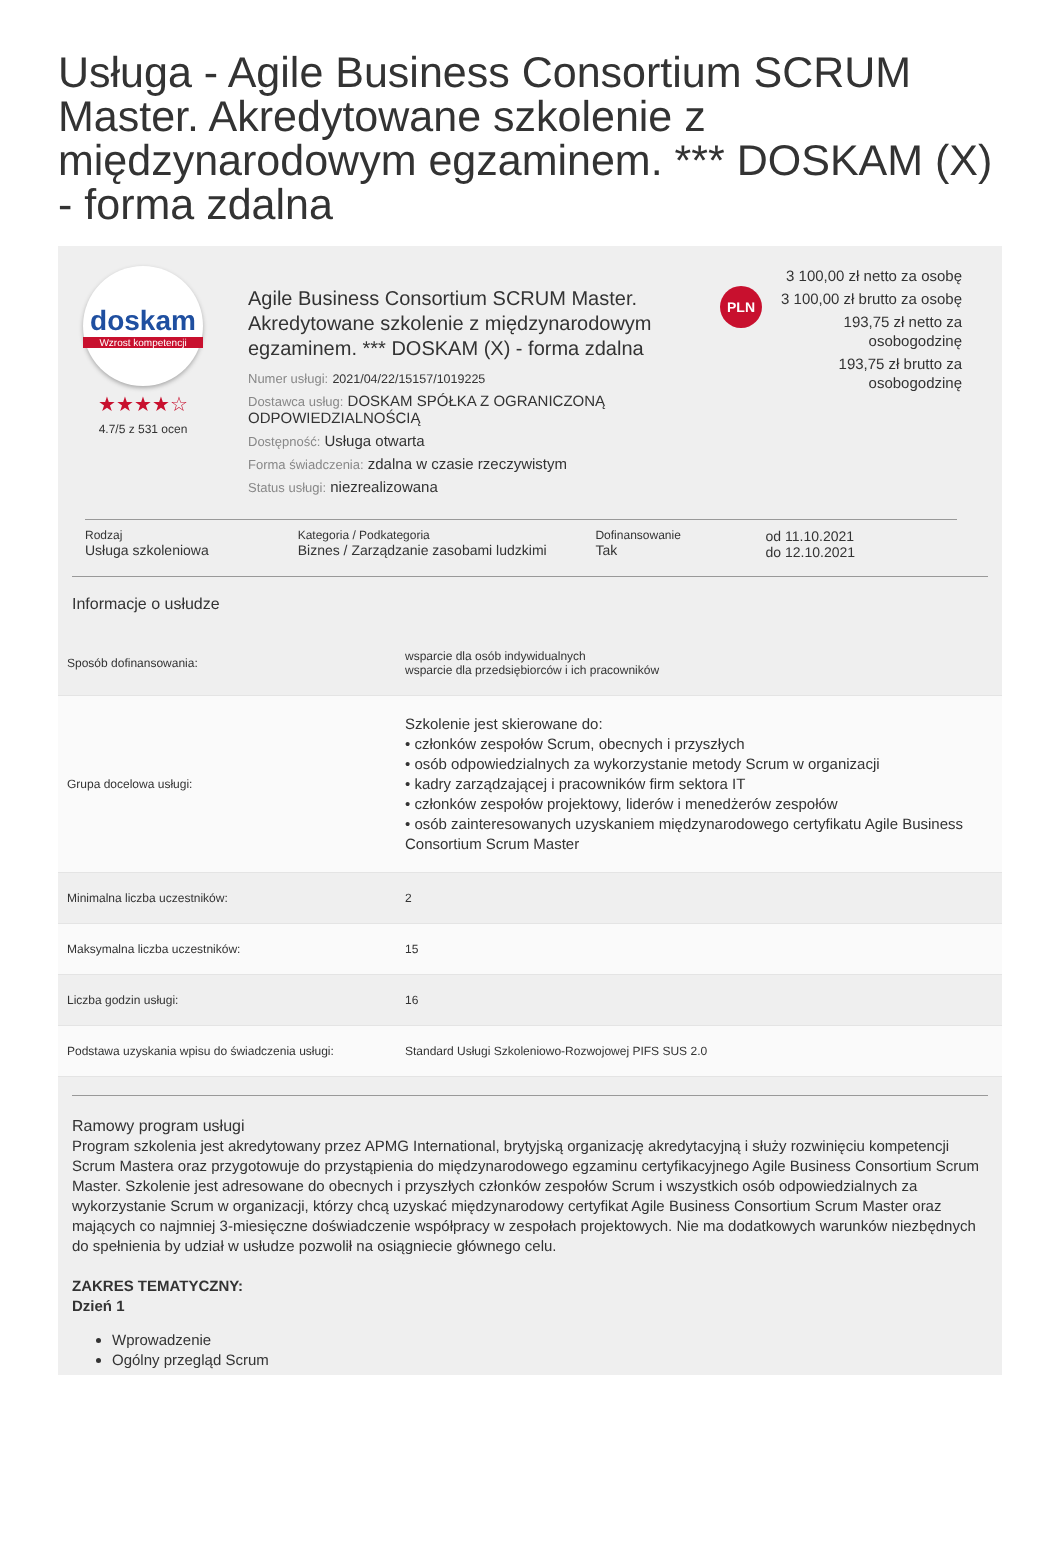Usługa - Agile Business Consortium SCRUM Master. Akredytowane szkolenie z międzynarodowym egzaminem. *** DOSKAM (X) - forma zdalna
doskam
Wzrost kompetencji
★★★★☆
4.7/5 z 531 ocen
Agile Business Consortium SCRUM Master. Akredytowane szkolenie z międzynarodowym egzaminem. *** DOSKAM (X) - forma zdalna
Numer usługi: 2021/04/22/15157/1019225
Dostawca usług: DOSKAM SPÓŁKA Z OGRANICZONĄ ODPOWIEDZIALNOŚCIĄ
Dostępność: Usługa otwarta
Forma świadczenia: zdalna w czasie rzeczywistym
Status usługi: niezrealizowana
PLN
3 100,00 zł netto za osobę
3 100,00 zł brutto za osobę
193,75 zł netto za osobogodzinę
193,75 zł brutto za osobogodzinę
Rodzaj
Usługa szkoleniowa
Kategoria / Podkategoria
Biznes / Zarządzanie zasobami ludzkimi
Dofinansowanie
Tak
od 11.10.2021
do 12.10.2021
Informacje o usłudze
| Sposób dofinansowania: | wsparcie dla osób indywidualnych wsparcie dla przedsiębiorców i ich pracowników |
| Grupa docelowa usługi: | Szkolenie jest skierowane do: • członków zespołów Scrum, obecnych i przyszłych • osób odpowiedzialnych za wykorzystanie metody Scrum w organizacji • kadry zarządzającej i pracowników firm sektora IT • członków zespołów projektowy, liderów i menedżerów zespołów • osób zainteresowanych uzyskaniem międzynarodowego certyfikatu Agile Business Consortium Scrum Master |
| Minimalna liczba uczestników: | 2 |
| Maksymalna liczba uczestników: | 15 |
| Liczba godzin usługi: | 16 |
| Podstawa uzyskania wpisu do świadczenia usługi: | Standard Usługi Szkoleniowo-Rozwojowej PIFS SUS 2.0 |
Ramowy program usługi
Program szkolenia jest akredytowany przez APMG International, brytyjską organizację akredytacyjną i służy rozwinięciu kompetencji Scrum Mastera oraz przygotowuje do przystąpienia do międzynarodowego egzaminu certyfikacyjnego Agile Business Consortium Scrum Master. Szkolenie jest adresowane do obecnych i przyszłych członków zespołów Scrum i wszystkich osób odpowiedzialnych za wykorzystanie Scrum w organizacji, którzy chcą uzyskać międzynarodowy certyfikat Agile Business Consortium Scrum Master oraz mających co najmniej 3-miesięczne doświadczenie współpracy w zespołach projektowych. Nie ma dodatkowych warunków niezbędnych do spełnienia by udział w usłudze pozwolił na osiągniecie głównego celu.
ZAKRES TEMATYCZNY:
Dzień 1
Wprowadzenie
Ogólny przegląd Scrum